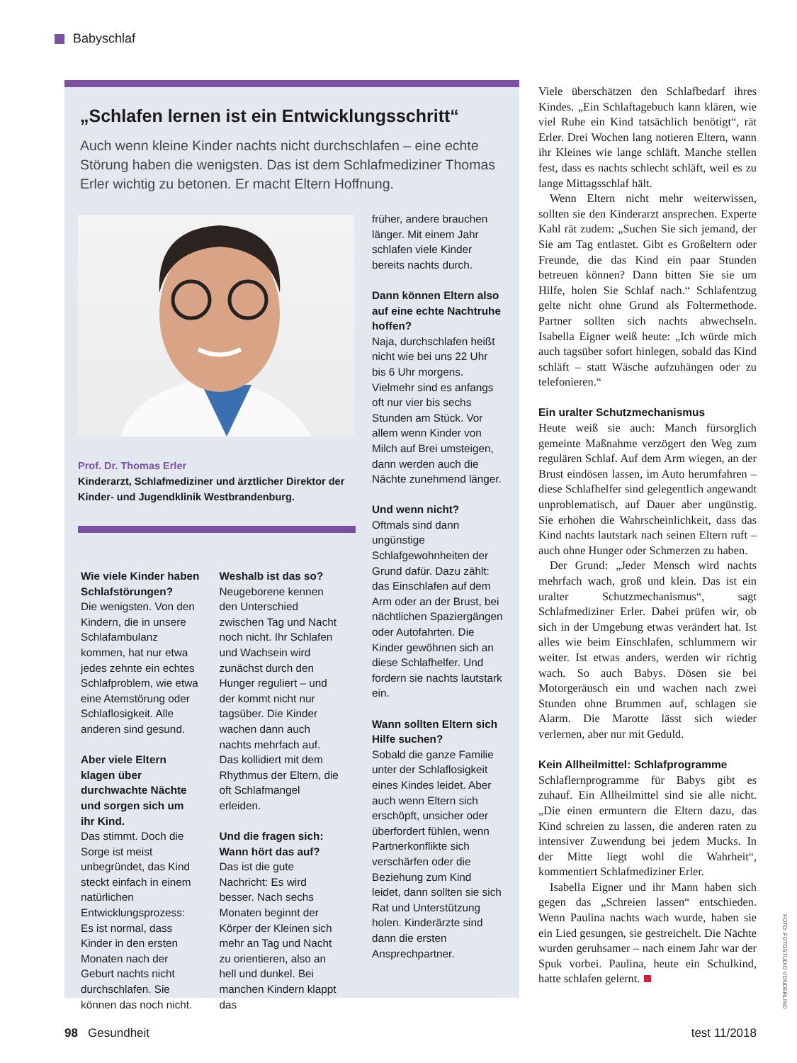Babyschlaf
„Schlafen lernen ist ein Entwicklungsschritt“
Auch wenn kleine Kinder nachts nicht durchschlafen – eine echte Störung haben die wenigsten. Das ist dem Schlafmediziner Thomas Erler wichtig zu betonen. Er macht Eltern Hoffnung.
Prof. Dr. Thomas Erler
Kinderarzt, Schlafmediziner und ärztlicher Direktor der Kinder- und Jugendklinik Westbrandenburg.
Wie viele Kinder haben Schlafstörungen?
Die wenigsten. Von den Kindern, die in unsere Schlafambulanz kommen, hat nur etwa jedes zehnte ein echtes Schlafproblem, wie etwa eine Atemstörung oder Schlaflosigkeit. Alle anderen sind gesund.
Aber viele Eltern klagen über durchwachte Nächte und sorgen sich um ihr Kind.
Das stimmt. Doch die Sorge ist meist unbegründet, das Kind steckt einfach in einem natürlichen Entwicklungsprozess: Es ist normal, dass Kinder in den ersten Monaten nach der Geburt nachts nicht durchschlafen. Sie können das noch nicht.
Weshalb ist das so?
Neugeborene kennen den Unterschied zwischen Tag und Nacht noch nicht. Ihr Schlafen und Wachsein wird zunächst durch den Hunger reguliert – und der kommt nicht nur tagsüber. Die Kinder wachen dann auch nachts mehrfach auf. Das kollidiert mit dem Rhythmus der Eltern, die oft Schlafmangel erleiden.
Und die fragen sich: Wann hört das auf?
Das ist die gute Nachricht: Es wird besser. Nach sechs Monaten beginnt der Körper der Kleinen sich mehr an Tag und Nacht zu orientieren, also an hell und dunkel. Bei manchen Kindern klappt das
früher, andere brauchen länger. Mit einem Jahr schlafen viele Kinder bereits nachts durch.
Dann können Eltern also auf eine echte Nachtruhe hoffen?
Naja, durchschlafen heißt nicht wie bei uns 22 Uhr bis 6 Uhr morgens. Vielmehr sind es anfangs oft nur vier bis sechs Stunden am Stück. Vor allem wenn Kinder von Milch auf Brei umsteigen, dann werden auch die Nächte zunehmend länger.
Und wenn nicht?
Oftmals sind dann ungünstige Schlafgewohnheiten der Grund dafür. Dazu zählt: das Einschlafen auf dem Arm oder an der Brust, bei nächtlichen Spaziergängen oder Autofahrten. Die Kinder gewöhnen sich an diese Schlafhelfer. Und fordern sie nachts lautstark ein.
Wann sollten Eltern sich Hilfe suchen?
Sobald die ganze Familie unter der Schlaflosigkeit eines Kindes leidet. Aber auch wenn Eltern sich erschöpft, unsicher oder überfordert fühlen, wenn Partnerkonflikte sich verschärfen oder die Beziehung zum Kind leidet, dann sollten sie sich Rat und Unterstützung holen. Kinderärzte sind dann die ersten Ansprechpartner.
Viele überschätzen den Schlafbedarf ihres Kindes. „Ein Schlaftagebuch kann klären, wie viel Ruhe ein Kind tatsächlich benötigt“, rät Erler. Drei Wochen lang notieren Eltern, wann ihr Kleines wie lange schläft. Manche stellen fest, dass es nachts schlecht schläft, weil es zu lange Mittagsschlaf hält.
Wenn Eltern nicht mehr weiterwissen, sollten sie den Kinderarzt ansprechen. Experte Kahl rät zudem: „Suchen Sie sich jemand, der Sie am Tag entlastet. Gibt es Großeltern oder Freunde, die das Kind ein paar Stunden betreuen können? Dann bitten Sie sie um Hilfe, holen Sie Schlaf nach.“ Schlafentzug gelte nicht ohne Grund als Foltermethode. Partner sollten sich nachts abwechseln. Isabella Eigner weiß heute: „Ich würde mich auch tagsüber sofort hinlegen, sobald das Kind schläft – statt Wäsche aufzuhängen oder zu telefonieren.“
Ein uralter Schutzmechanismus
Heute weiß sie auch: Manch fürsorglich gemeinte Maßnahme verzögert den Weg zum regulären Schlaf. Auf dem Arm wiegen, an der Brust eindösen lassen, im Auto herumfahren – diese Schlafhelfer sind gelegentlich angewandt unproblematisch, auf Dauer aber ungünstig. Sie erhöhen die Wahrscheinlichkeit, dass das Kind nachts lautstark nach seinen Eltern ruft – auch ohne Hunger oder Schmerzen zu haben.
Der Grund: „Jeder Mensch wird nachts mehrfach wach, groß und klein. Das ist ein uralter Schutzmechanismus“, sagt Schlafmediziner Erler. Dabei prüfen wir, ob sich in der Umgebung etwas verändert hat. Ist alles wie beim Einschlafen, schlummern wir weiter. Ist etwas anders, werden wir richtig wach. So auch Babys. Dösen sie bei Motorgeräusch ein und wachen nach zwei Stunden ohne Brummen auf, schlagen sie Alarm. Die Marotte lässt sich wieder verlernen, aber nur mit Geduld.
Kein Allheilmittel: Schlafprogramme
Schlaflernprogramme für Babys gibt es zuhauf. Ein Allheilmittel sind sie alle nicht. „Die einen ermuntern die Eltern dazu, das Kind schreien zu lassen, die anderen raten zu intensiver Zuwendung bei jedem Mucks. In der Mitte liegt wohl die Wahrheit“, kommentiert Schlafmediziner Erler.
Isabella Eigner und ihr Mann haben sich gegen das „Schreien lassen“ entschieden. Wenn Paulina nachts wach wurde, haben sie ein Lied gesungen, sie gestreichelt. Die Nächte wurden geruhsamer – nach einem Jahr war der Spuk vorbei. Paulina, heute ein Schulkind, hatte schlafen gelernt.
FOTO: FOTOSTUDIO VONDERLIND
98 Gesundheit test 11/2018